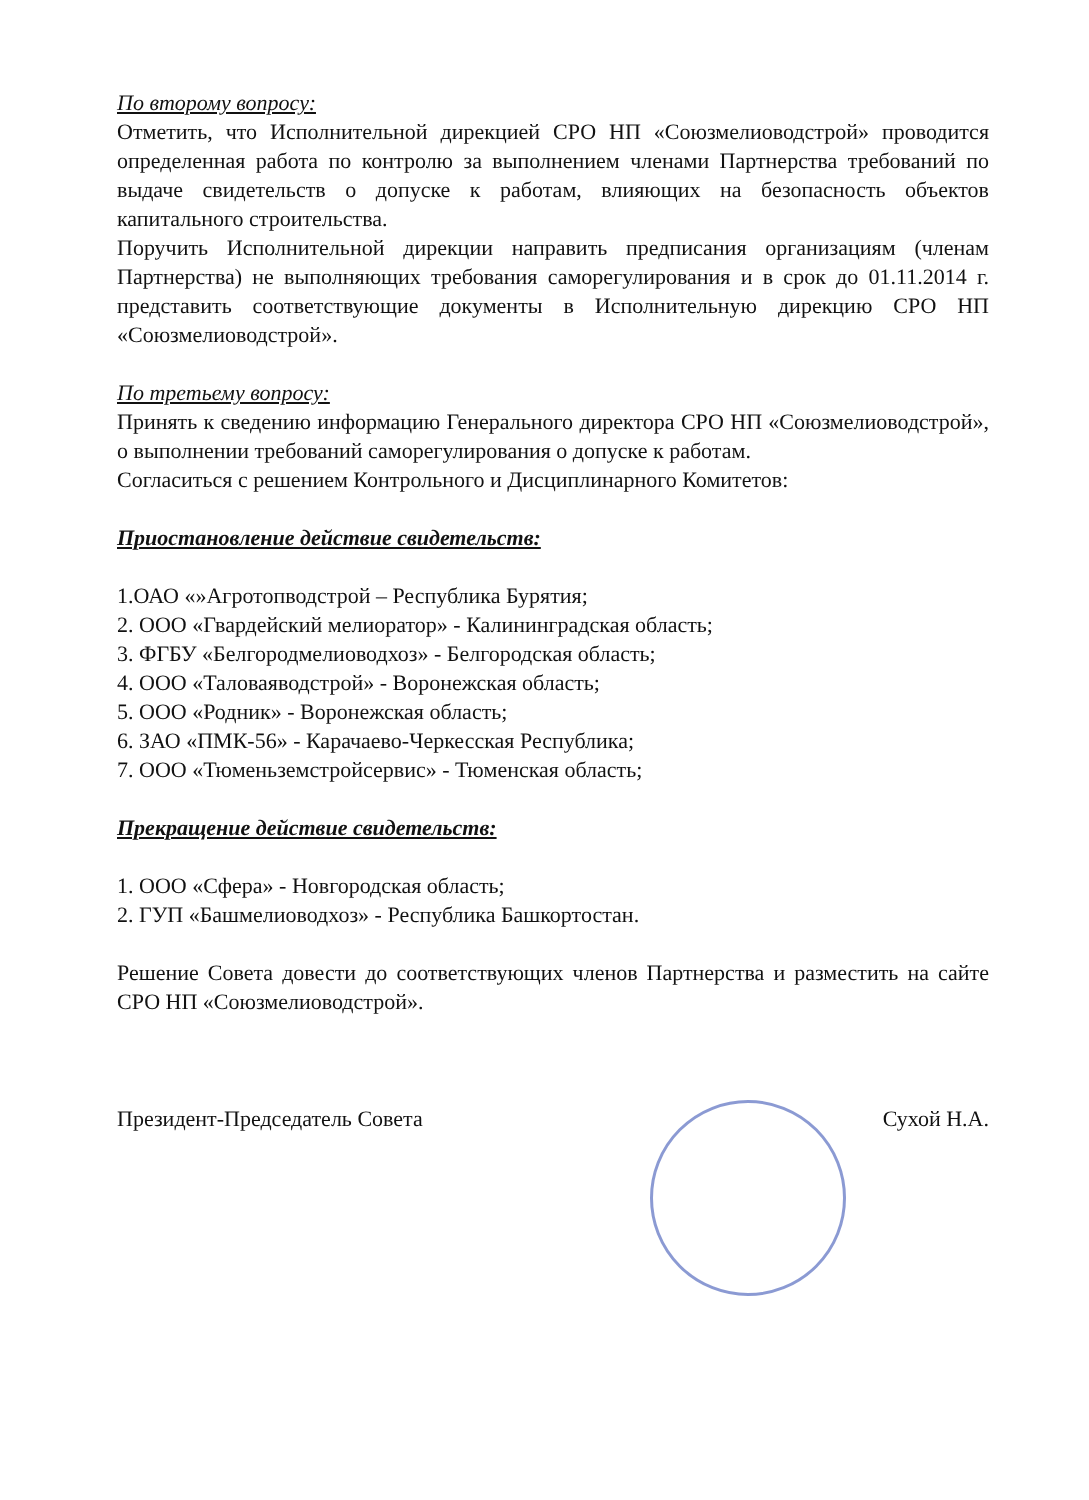По второму вопросу:
Отметить, что Исполнительной дирекцией СРО НП «Союзмелиоводстрой» проводится определенная работа по контролю за выполнением членами Партнерства требований по выдаче свидетельств о допуске к работам, влияющих на безопасность объектов капитального строительства.
Поручить Исполнительной дирекции направить предписания организациям (членам Партнерства) не выполняющих требования саморегулирования и в срок до 01.11.2014 г. представить соответствующие документы в Исполнительную дирекцию СРО НП «Союзмелиоводстрой».
По третьему вопросу:
Принять к сведению информацию Генерального директора СРО НП «Союзмелиоводстрой», о выполнении требований саморегулирования о допуске к работам.
Согласиться с решением Контрольного и Дисциплинарного Комитетов:
Приостановление действие свидетельств:
1.ОАО «»Агротопводстрой – Республика Бурятия;
2. ООО «Гвардейский мелиоратор» - Калининградская область;
3. ФГБУ «Белгородмелиоводхоз» - Белгородская область;
4. ООО «Таловаяводстрой» - Воронежская область;
5. ООО «Родник» - Воронежская область;
6. ЗАО «ПМК-56» - Карачаево-Черкесская Республика;
7. ООО «Тюменьземстройсервис» - Тюменская область;
Прекращение действие свидетельств:
1. ООО «Сфера» - Новгородская область;
2. ГУП «Башмелиоводхоз» - Республика Башкортостан.
Решение Совета довести до соответствующих членов Партнерства и разместить на сайте СРО НП «Союзмелиоводстрой».
Президент-Председатель Совета Сухой Н.А.